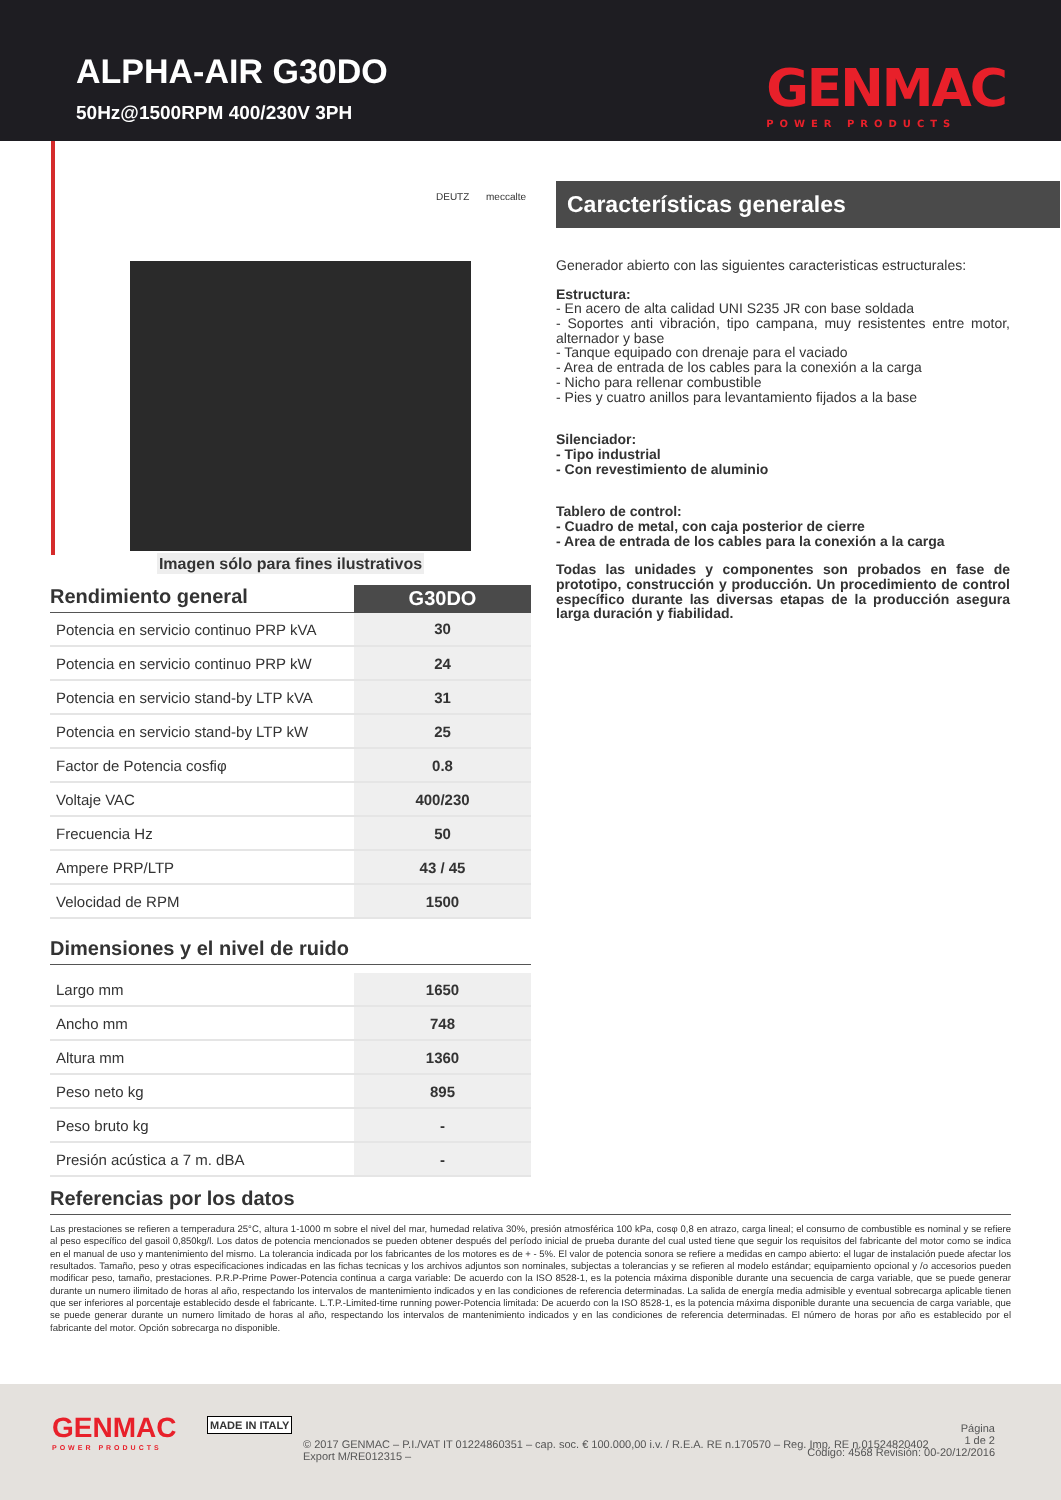ALPHA-AIR G30DO
50Hz@1500RPM 400/230V 3PH GENMAC
POWER PRODUCTS
DEUTZ meccalte
Imagen sólo para fines ilustrativos
| Rendimiento general | G30DO |
| Potencia en servicio continuo PRP kVA | 30 |
| Potencia en servicio continuo PRP kW | 24 |
| Potencia en servicio stand-by LTP kVA | 31 |
| Potencia en servicio stand-by LTP kW | 25 |
| Factor de Potencia cosfiφ | 0.8 |
| Voltaje VAC | 400/230 |
| Frecuencia Hz | 50 |
| Ampere PRP/LTP | 43 / 45 |
| Velocidad de RPM | 1500 |
Dimensiones y el nivel de ruido
| Largo mm | 1650 |
| Ancho mm | 748 |
| Altura mm | 1360 |
| Peso neto kg | 895 |
| Peso bruto kg | - |
| Presión acústica a 7 m. dBA | - |
Características generales
Generador abierto con las siguientes caracteristicas estructurales:
Estructura:
- En acero de alta calidad UNI S235 JR con base soldada
- Soportes anti vibración, tipo campana, muy resistentes entre motor, alternador y base
- Tanque equipado con drenaje para el vaciado
- Area de entrada de los cables para la conexión a la carga
- Nicho para rellenar combustible
- Pies y cuatro anillos para levantamiento fijados a la base
Silenciador:
- Tipo industrial
- Con revestimiento de aluminio
Tablero de control:
- Cuadro de metal, con caja posterior de cierre
- Area de entrada de los cables para la conexión a la carga
Todas las unidades y componentes son probados en fase de prototipo, construcción y producción. Un procedimiento de control específico durante las diversas etapas de la producción asegura larga duración y fiabilidad.
Referencias por los datos
Las prestaciones se refieren a temperadura 25°C, altura 1-1000 m sobre el nivel del mar, humedad relativa 30%, presión atmosférica 100 kPa, cosφ 0,8 en atrazo, carga lineal; el consumo de combustible es nominal y se refiere al peso específico del gasoil 0,850kg/l. Los datos de potencia mencionados se pueden obtener después del período inicial de prueba durante del cual usted tiene que seguir los requisitos del fabricante del motor como se indica en el manual de uso y mantenimiento del mismo. La tolerancia indicada por los fabricantes de los motores es de + - 5%. El valor de potencia sonora se refiere a medidas en campo abierto: el lugar de instalación puede afectar los resultados. Tamaño, peso y otras especificaciones indicadas en las fichas tecnicas y los archivos adjuntos son nominales, subjectas a tolerancias y se refieren al modelo estándar; equipamiento opcional y /o accesorios pueden modificar peso, tamaño, prestaciones. P.R.P-Prime Power-Potencia continua a carga variable: De acuerdo con la ISO 8528-1, es la potencia máxima disponible durante una secuencia de carga variable, que se puede generar durante un numero ilimitado de horas al año, respectando los intervalos de mantenimiento indicados y en las condiciones de referencia determinadas. La salida de energía media admisible y eventual sobrecarga aplicable tienen que ser inferiores al porcentaje establecido desde el fabricante. L.T.P.-Limited-time running power-Potencia limitada: De acuerdo con la ISO 8528-1, es la potencia máxima disponible durante una secuencia de carga variable, que se puede generar durante un numero limitado de horas al año, respectando los intervalos de mantenimiento indicados y en las condiciones de referencia determinadas. El número de horas por año es establecido por el fabricante del motor. Opción sobrecarga no disponible.
GENMAC
POWER PRODUCTS
MADE IN ITALY
© 2017 GENMAC – P.I./VAT IT 01224860351 – cap. soc. € 100.000,00 i.v. / R.E.A. RE n.170570 – Reg. Imp. RE n.01524820402
Export M/RE012315 –
Página
1 de 2
Código: 4568 Revisión: 00-20/12/2016